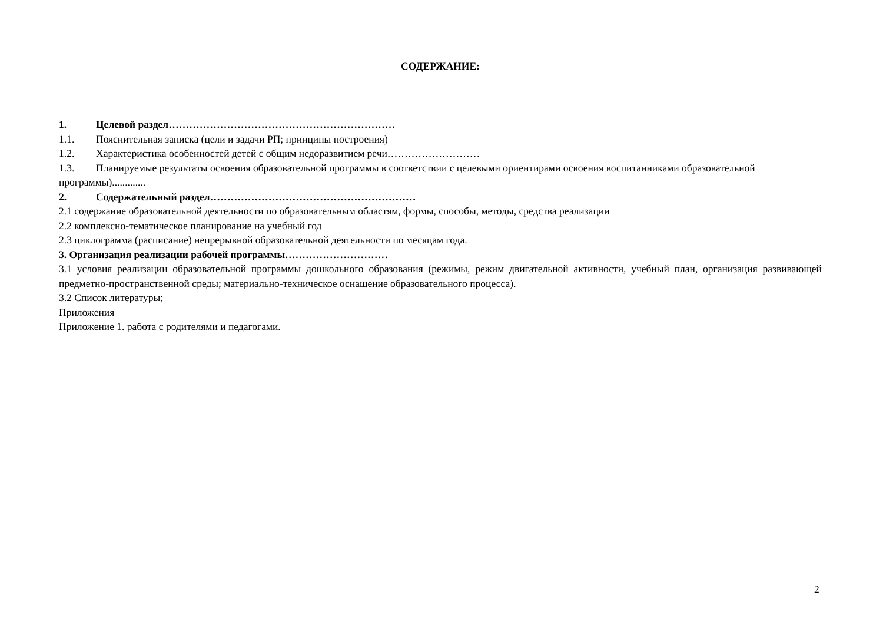СОДЕРЖАНИЕ:
1. Целевой раздел…………………………………………………………
1.1. Пояснительная записка (цели и задачи РП; принципы построения)
1.2. Характеристика особенностей детей с общим недоразвитием речи………………………
1.3. Планируемые результаты освоения образовательной программы в соответствии с целевыми ориентирами освоения воспитанниками образовательной программы).............
2. Содержательный раздел……………………………………………………
2.1 содержание образовательной деятельности по образовательным областям, формы, способы, методы, средства реализации
2.2 комплексно-тематическое планирование на учебный год
2.3 циклограмма (расписание) непрерывной образовательной деятельности по месяцам года.
3. Организация реализации рабочей программы…………………………
3.1 условия реализации образовательной программы дошкольного образования (режимы, режим двигательной активности, учебный план, организация развивающей предметно-пространственной среды; материально-техническое оснащение образовательного процесса).
3.2 Список литературы;
Приложения
Приложение 1. работа с родителями и педагогами.
2